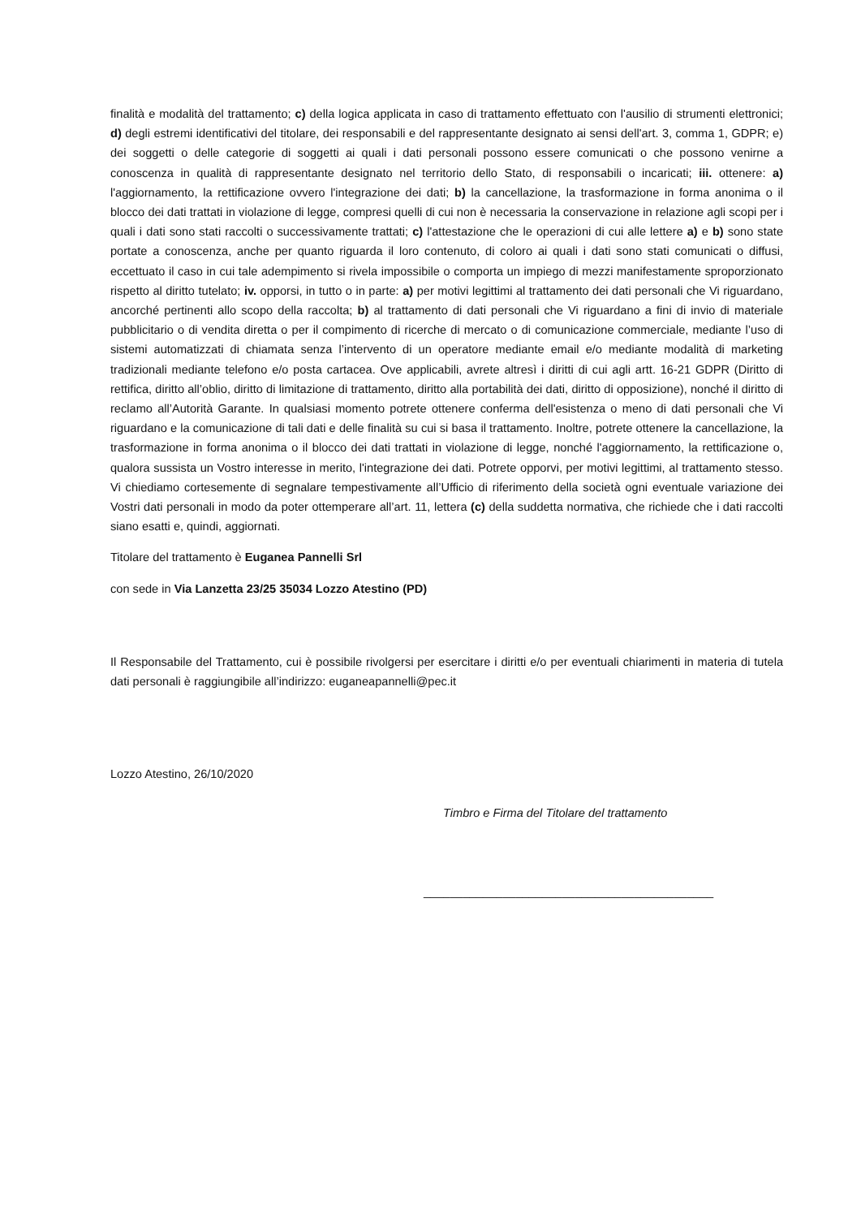finalità e modalità del trattamento; c) della logica applicata in caso di trattamento effettuato con l'ausilio di strumenti elettronici; d) degli estremi identificativi del titolare, dei responsabili e del rappresentante designato ai sensi dell'art. 3, comma 1, GDPR; e) dei soggetti o delle categorie di soggetti ai quali i dati personali possono essere comunicati o che possono venirne a conoscenza in qualità di rappresentante designato nel territorio dello Stato, di responsabili o incaricati; iii. ottenere: a) l'aggiornamento, la rettificazione ovvero l'integrazione dei dati; b) la cancellazione, la trasformazione in forma anonima o il blocco dei dati trattati in violazione di legge, compresi quelli di cui non è necessaria la conservazione in relazione agli scopi per i quali i dati sono stati raccolti o successivamente trattati; c) l'attestazione che le operazioni di cui alle lettere a) e b) sono state portate a conoscenza, anche per quanto riguarda il loro contenuto, di coloro ai quali i dati sono stati comunicati o diffusi, eccettuato il caso in cui tale adempimento si rivela impossibile o comporta un impiego di mezzi manifestamente sproporzionato rispetto al diritto tutelato; iv. opporsi, in tutto o in parte: a) per motivi legittimi al trattamento dei dati personali che Vi riguardano, ancorché pertinenti allo scopo della raccolta; b) al trattamento di dati personali che Vi riguardano a fini di invio di materiale pubblicitario o di vendita diretta o per il compimento di ricerche di mercato o di comunicazione commerciale, mediante l’uso di sistemi automatizzati di chiamata senza l’intervento di un operatore mediante email e/o mediante modalità di marketing tradizionali mediante telefono e/o posta cartacea. Ove applicabili, avrete altresì i diritti di cui agli artt. 16-21 GDPR (Diritto di rettifica, diritto all’oblio, diritto di limitazione di trattamento, diritto alla portabilità dei dati, diritto di opposizione), nonché il diritto di reclamo all’Autorità Garante. In qualsiasi momento potrete ottenere conferma dell'esistenza o meno di dati personali che Vi riguardano e la comunicazione di tali dati e delle finalità su cui si basa il trattamento. Inoltre, potrete ottenere la cancellazione, la trasformazione in forma anonima o il blocco dei dati trattati in violazione di legge, nonché l'aggiornamento, la rettificazione o, qualora sussista un Vostro interesse in merito, l'integrazione dei dati. Potrete opporvi, per motivi legittimi, al trattamento stesso. Vi chiediamo cortesemente di segnalare tempestivamente all’Ufficio di riferimento della società ogni eventuale variazione dei Vostri dati personali in modo da poter ottemperare all’art. 11, lettera (c) della suddetta normativa, che richiede che i dati raccolti siano esatti e, quindi, aggiornati.
Titolare del trattamento è Euganea Pannelli Srl
con sede in Via Lanzetta 23/25 35034 Lozzo Atestino (PD)
Il Responsabile del Trattamento, cui è possibile rivolgersi per esercitare i diritti e/o per eventuali chiarimenti in materia di tutela dati personali è raggiungibile all’indirizzo: euganeapannelli@pec.it
Lozzo Atestino, 26/10/2020
Timbro e Firma del Titolare del trattamento
____________________________________________